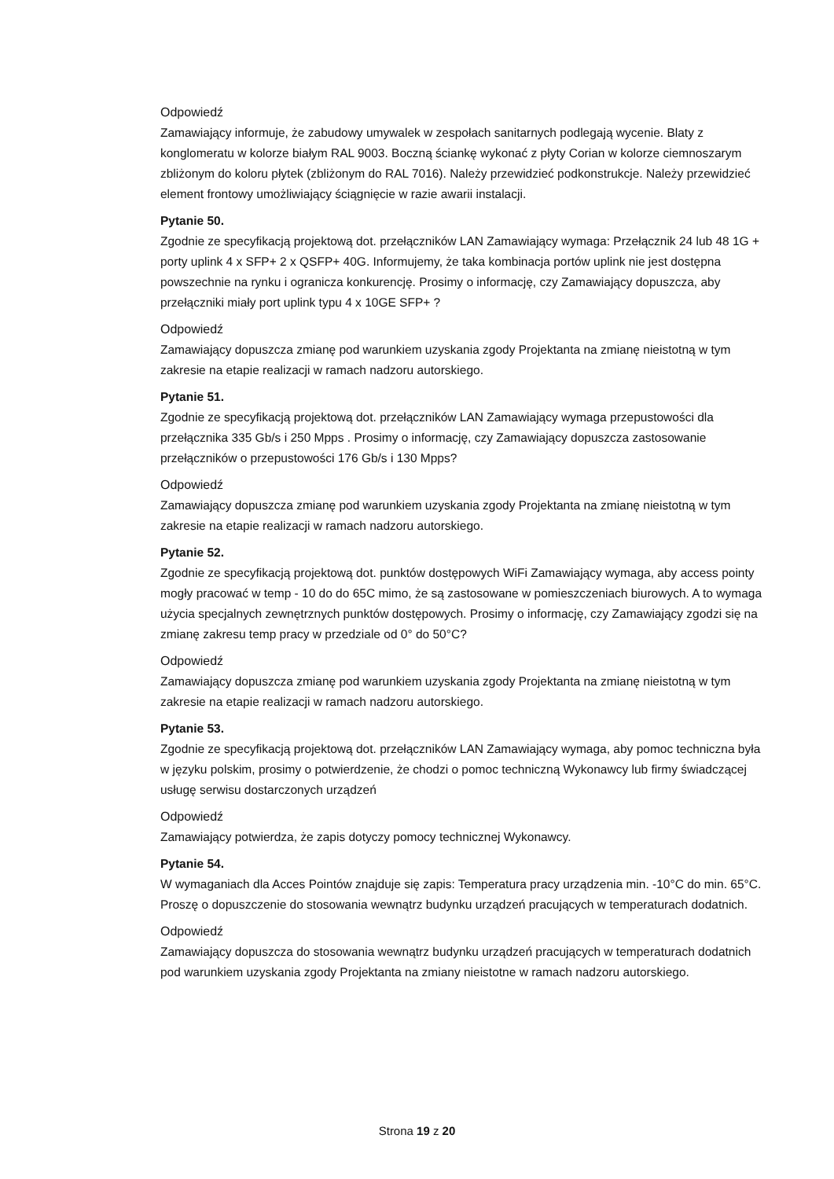Odpowiedź
Zamawiający informuje, że zabudowy umywalek w zespołach sanitarnych podlegają wycenie. Blaty z konglomeratu w kolorze białym RAL 9003. Boczną ściankę wykonać z płyty Corian w kolorze ciemnoszarym zbliżonym do koloru płytek (zbliżonym do RAL 7016). Należy przewidzieć podkonstrukcje. Należy przewidzieć element frontowy umożliwiający ściągnięcie w razie awarii instalacji.
Pytanie 50.
Zgodnie ze specyfikacją projektową dot. przełączników LAN Zamawiający wymaga: Przełącznik 24 lub 48 1G + porty uplink 4 x SFP+ 2 x QSFP+ 40G. Informujemy, że taka kombinacja portów uplink nie jest dostępna powszechnie na rynku i ogranicza konkurencję. Prosimy o informację, czy Zamawiający dopuszcza, aby przełączniki miały port uplink typu 4 x 10GE SFP+ ?
Odpowiedź
Zamawiający dopuszcza zmianę pod warunkiem uzyskania zgody Projektanta na zmianę nieistotną w tym zakresie na etapie realizacji w ramach nadzoru autorskiego.
Pytanie 51.
Zgodnie ze specyfikacją projektową dot. przełączników LAN Zamawiający wymaga przepustowości dla przełącznika 335 Gb/s i 250 Mpps . Prosimy o informację, czy Zamawiający dopuszcza zastosowanie przełączników o przepustowości 176 Gb/s i 130 Mpps?
Odpowiedź
Zamawiający dopuszcza zmianę pod warunkiem uzyskania zgody Projektanta na zmianę nieistotną w tym zakresie na etapie realizacji w ramach nadzoru autorskiego.
Pytanie 52.
Zgodnie ze specyfikacją projektową dot. punktów dostępowych WiFi Zamawiający wymaga, aby access pointy mogły pracować w temp - 10 do do 65C mimo, że są zastosowane w pomieszczeniach biurowych. A to wymaga użycia specjalnych zewnętrznych punktów dostępowych. Prosimy o informację, czy Zamawiający zgodzi się na zmianę zakresu temp pracy w przedziale od 0° do 50°C?
Odpowiedź
Zamawiający dopuszcza zmianę pod warunkiem uzyskania zgody Projektanta na zmianę nieistotną w tym zakresie na etapie realizacji w ramach nadzoru autorskiego.
Pytanie 53.
Zgodnie ze specyfikacją projektową dot. przełączników LAN Zamawiający wymaga, aby pomoc techniczna była w języku polskim, prosimy o potwierdzenie, że chodzi o pomoc techniczną Wykonawcy lub firmy świadczącej usługę serwisu dostarczonych urządzeń
Odpowiedź
Zamawiający potwierdza, że zapis dotyczy pomocy technicznej Wykonawcy.
Pytanie 54.
W wymaganiach dla Acces Pointów znajduje się zapis: Temperatura pracy urządzenia min. -10°C do min. 65°C. Proszę o dopuszczenie do stosowania wewnątrz budynku urządzeń pracujących w temperaturach dodatnich.
Odpowiedź
Zamawiający dopuszcza do stosowania wewnątrz budynku urządzeń pracujących w temperaturach dodatnich pod warunkiem uzyskania zgody Projektanta na zmiany nieistotne w ramach nadzoru autorskiego.
Strona 19 z 20